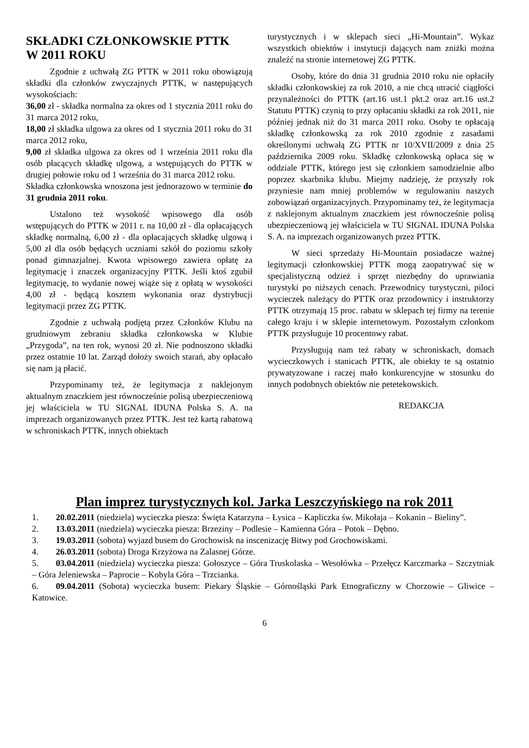SKŁADKI CZŁONKOWSKIE PTTK
W 2011 ROKU
Zgodnie z uchwałą ZG PTTK w 2011 roku obowiązują składki dla członków zwyczajnych PTTK, w następujących wysokościach:
36,00 zł - składka normalna za okres od 1 stycznia 2011 roku do 31 marca 2012 roku,
18,00 zł składka ulgowa za okres od 1 stycznia 2011 roku do 31 marca 2012 roku,
9,00 zł składka ulgowa za okres od 1 września 2011 roku dla osób płacących składkę ulgową, a wstępujących do PTTK w drugiej połowie roku od 1 września do 31 marca 2012 roku.
Składka członkowska wnoszona jest jednorazowo w terminie do 31 grudnia 2011 roku.
Ustalono też wysokość wpisowego dla osób wstępujących do PTTK w 2011 r. na 10,00 zł - dla opłacających składkę normalną, 6,00 zł - dla opłacających składkę ulgową i 5,00 zł dla osób będących uczniami szkół do poziomu szkoły ponad gimnazjalnej. Kwota wpisowego zawiera opłatę za legitymację i znaczek organizacyjny PTTK. Jeśli ktoś zgubił legitymację, to wydanie nowej wiąże się z opłatą w wysokości 4,00 zł - będącą kosztem wykonania oraz dystrybucji legitymacji przez ZG PTTK.
Zgodnie z uchwałą podjętą przez Członków Klubu na grudniowym zebraniu składka członkowska w Klubie „Przygoda”, na ten rok, wynosi 20 zł. Nie podnoszono składki przez ostatnie 10 lat. Zarząd dołoży swoich starań, aby opłacało się nam ją płacić.
Przypominamy też, że legitymacja z naklejonym aktualnym znaczkiem jest równocześnie polisą ubezpieczeniową jej właściciela w TU SIGNAL IDUNA Polska S. A. na imprezach organizowanych przez PTTK. Jest też kartą rabatową w schroniskach PTTK, innych obiektach
turystycznych i w sklepach sieci „Hi-Mountain”. Wykaz wszystkich obiektów i instytucji dających nam zniżki można znaleźć na stronie internetowej ZG PTTK.
Osoby, które do dnia 31 grudnia 2010 roku nie opłaciły składki członkowskiej za rok 2010, a nie chcą utracić ciągłości przynależności do PTTK (art.16 ust.1 pkt.2 oraz art.16 ust.2 Statutu PTTK) czynią to przy opłacaniu składki za rok 2011, nie później jednak niż do 31 marca 2011 roku. Osoby te opłacają składkę członkowską za rok 2010 zgodnie z zasadami określonymi uchwałą ZG PTTK nr 10/XVII/2009 z dnia 25 października 2009 roku. Składkę członkowską opłaca się w oddziale PTTK, którego jest się członkiem samodzielnie albo poprzez skarbnika klubu. Miejmy nadzieję, że przyszły rok przyniesie nam mniej problemów w regulowaniu naszych zobowiązań organizacyjnych. Przypominamy też, że legitymacja z naklejonym aktualnym znaczkiem jest równocześnie polisą ubezpieczeniową jej właściciela w TU SIGNAL IDUNA Polska S. A. na imprezach organizowanych przez PTTK.
W sieci sprzedaży Hi-Mountain posiadacze ważnej legitymacji członkowskiej PTTK mogą zaopatrywać się w specjalistyczną odzież i sprzęt niezbędny do uprawiania turystyki po niższych cenach. Przewodnicy turystyczni, piloci wycieczek należący do PTTK oraz przodownicy i instruktorzy PTTK otrzymają 15 proc. rabatu w sklepach tej firmy na terenie całego kraju i w sklepie internetowym. Pozostałym członkom PTTK przysługuje 10 procentowy rabat.
Przysługują nam też rabaty w schroniskach, domach wycieczkowych i stanicach PTTK, ale obiekty te są ostatnio prywatyzowane i raczej mało konkurencyjne w stosunku do innych podobnych obiektów nie petetekowskich.
REDAKCJA
Plan imprez turystycznych kol. Jarka Leszczyńskiego na rok 2011
1. 20.02.2011 (niedziela) wycieczka piesza: Święta Katarzyna – Łysica – Kapliczka św. Mikołaja – Kokanin – Bieliny”.
2. 13.03.2011 (niedziela) wycieczka piesza: Brzeziny – Podlesie – Kamienna Góra – Potok – Dębno.
3. 19.03.2011 (sobota) wyjazd busem do Grochowisk na inscenizację Bitwy pod Grochowiskami.
4. 26.03.2011 (sobota) Droga Krzyżowa na Zalasnej Górze.
5. 03.04.2011 (niedziela) wycieczka piesza: Gołoszyce – Góra Truskolaska – Wesołówka – Przełęcz Karczmarka – Szczytniak – Góra Jeleniewska – Paprocie – Kobyla Góra – Trzcianka.
6. 09.04.2011 (Sobota) wycieczka busem: Piekary Śląskie – Górnośląski Park Etnograficzny w Chorzowie – Gliwice – Katowice.
6